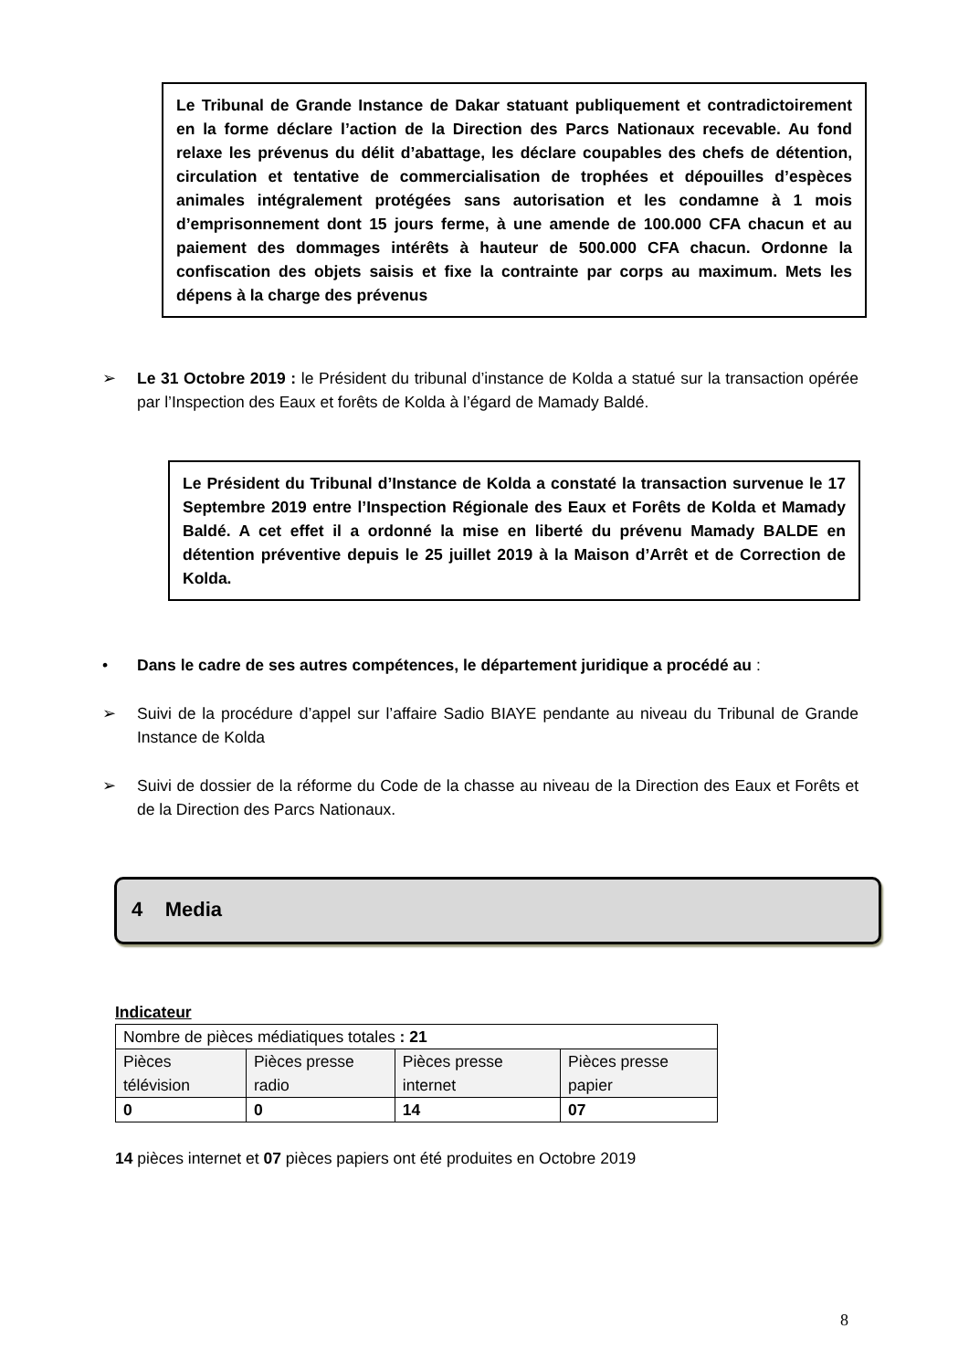Le Tribunal de Grande Instance de Dakar statuant publiquement et contradictoirement en la forme déclare l’action de la Direction des Parcs Nationaux recevable. Au fond relaxe les prévenus du délit d’abattage, les déclare coupables des chefs de détention, circulation et tentative de commercialisation de trophées et dépouilles d’espèces animales intégralement protégées sans autorisation et les condamne à 1 mois d’emprisonnement dont 15 jours ferme, à une amende de 100.000 CFA chacun et au paiement des dommages intérêts à hauteur de 500.000 CFA chacun. Ordonne la confiscation des objets saisis et fixe la contrainte par corps au maximum. Mets les dépens à la charge des prévenus
➢ Le 31 Octobre 2019 : le Président du tribunal d’instance de Kolda a statué sur la transaction opérée par l’Inspection des Eaux et forêts de Kolda à l’égard de Mamady Baldé.
Le Président du Tribunal d’Instance de Kolda a constaté la transaction survenue le 17 Septembre 2019 entre l’Inspection Régionale des Eaux et Forêts de Kolda et Mamady Baldé. A cet effet il a ordonné la mise en liberté du prévenu Mamady BALDE en détention préventive depuis le 25 juillet 2019 à la Maison d’Arrêt et de Correction de Kolda.
• Dans le cadre de ses autres compétences, le département juridique a procédé au :
➢ Suivi de la procédure d’appel sur l’affaire Sadio BIAYE pendante au niveau du Tribunal de Grande Instance de Kolda
➢ Suivi de dossier de la réforme du Code de la chasse au niveau de la Direction des Eaux et Forêts et de la Direction des Parcs Nationaux.
4 Media
Indicateur
| Nombre de pièces médiatiques totales : 21 | | | |
| Pièces télévision | Pièces presse radio | Pièces presse internet | Pièces presse papier |
| 0 | 0 | 14 | 07 |
14 pièces internet et 07 pièces papiers ont été produites en Octobre 2019
8